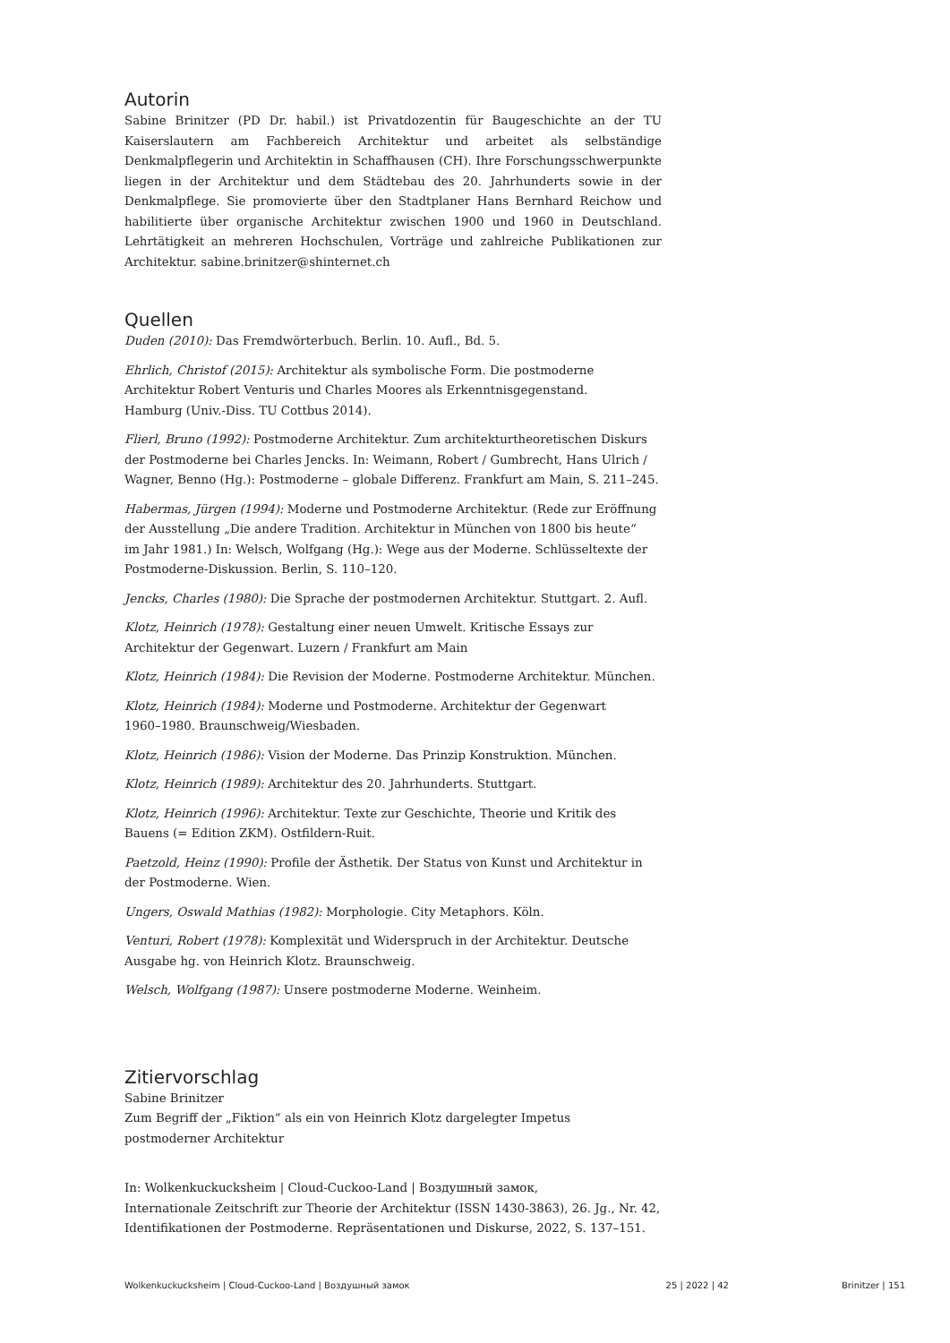Autorin
Sabine Brinitzer (PD Dr. habil.) ist Privatdozentin für Baugeschichte an der TU Kaiserslautern am Fachbereich Architektur und arbeitet als selbständige Denkmalpflegerin und Architektin in Schaffhausen (CH). Ihre Forschungsschwerpunkte liegen in der Architektur und dem Städtebau des 20. Jahrhunderts sowie in der Denkmalpflege. Sie promovierte über den Stadtplaner Hans Bernhard Reichow und habilitierte über organische Architektur zwischen 1900 und 1960 in Deutschland. Lehrtätigkeit an mehreren Hochschulen, Vorträge und zahlreiche Publikationen zur Architektur. sabine.brinitzer@shinternet.ch
Quellen
Duden (2010): Das Fremdwörterbuch. Berlin. 10. Aufl., Bd. 5.
Ehrlich, Christof (2015): Architektur als symbolische Form. Die postmoderne
Architektur Robert Venturis und Charles Moores als Erkenntnisgegenstand.
Hamburg (Univ.-Diss. TU Cottbus 2014).
Flierl, Bruno (1992): Postmoderne Architektur. Zum architekturtheoretischen Diskurs der Postmoderne bei Charles Jencks. In: Weimann, Robert / Gumbrecht, Hans Ulrich / Wagner, Benno (Hg.): Postmoderne – globale Differenz. Frankfurt am Main, S. 211–245.
Habermas, Jürgen (1994): Moderne und Postmoderne Architektur. (Rede zur Eröffnung der Ausstellung „Die andere Tradition. Architektur in München von 1800 bis heute“
im Jahr 1981.) In: Welsch, Wolfgang (Hg.): Wege aus der Moderne. Schlüsseltexte der Postmoderne-Diskussion. Berlin, S. 110–120.
Jencks, Charles (1980): Die Sprache der postmodernen Architektur. Stuttgart. 2. Aufl.
Klotz, Heinrich (1978): Gestaltung einer neuen Umwelt. Kritische Essays zur Architektur der Gegenwart. Luzern / Frankfurt am Main
Klotz, Heinrich (1984): Die Revision der Moderne. Postmoderne Architektur. München.
Klotz, Heinrich (1984): Moderne und Postmoderne. Architektur der Gegenwart
1960–1980. Braunschweig/Wiesbaden.
Klotz, Heinrich (1986): Vision der Moderne. Das Prinzip Konstruktion. München.
Klotz, Heinrich (1989): Architektur des 20. Jahrhunderts. Stuttgart.
Klotz, Heinrich (1996): Architektur. Texte zur Geschichte, Theorie und Kritik des
Bauens (= Edition ZKM). Ostfildern-Ruit.
Paetzold, Heinz (1990): Profile der Ästhetik. Der Status von Kunst und Architektur in
der Postmoderne. Wien.
Ungers, Oswald Mathias (1982): Morphologie. City Metaphors. Köln.
Venturi, Robert (1978): Komplexität und Widerspruch in der Architektur. Deutsche
Ausgabe hg. von Heinrich Klotz. Braunschweig.
Welsch, Wolfgang (1987): Unsere postmoderne Moderne. Weinheim.
Zitiervorschlag
Sabine Brinitzer
Zum Begriff der „Fiktion“ als ein von Heinrich Klotz dargelegter Impetus
postmoderner Architektur
In: Wolkenkuckucksheim | Cloud-Cuckoo-Land | Воздушный замок,
Internationale Zeitschrift zur Theorie der Architektur (ISSN 1430-3863), 26. Jg., Nr. 42,
Identifikationen der Postmoderne. Repräsentationen und Diskurse, 2022, S. 137–151.
Wolkenkuckucksheim | Cloud-Cuckoo-Land | Воздушный замок 25 | 2022 | 42 Brinitzer | 151